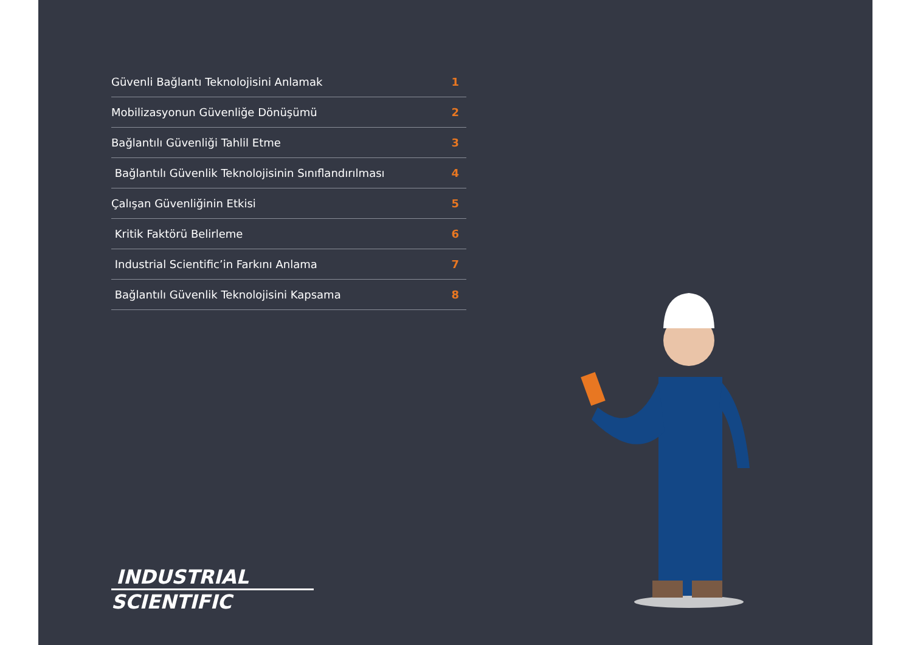Güvenli Bağlantı Teknolojisini Anlamak 1
Mobilizasyonun Güvenliğe Dönüşümü 2
Bağlantılı Güvenliği Tahlil Etme 3
Bağlantılı Güvenlik Teknolojisinin Sınıflandırılması 4
Çalışan Güvenliğinin Etkisi 5
Kritik Faktörü Belirleme 6
Industrial Scientific’in Farkını Anlama 7
Bağlantılı Güvenlik Teknolojisini Kapsama 8
INDUSTRIAL
SCIENTIFIC